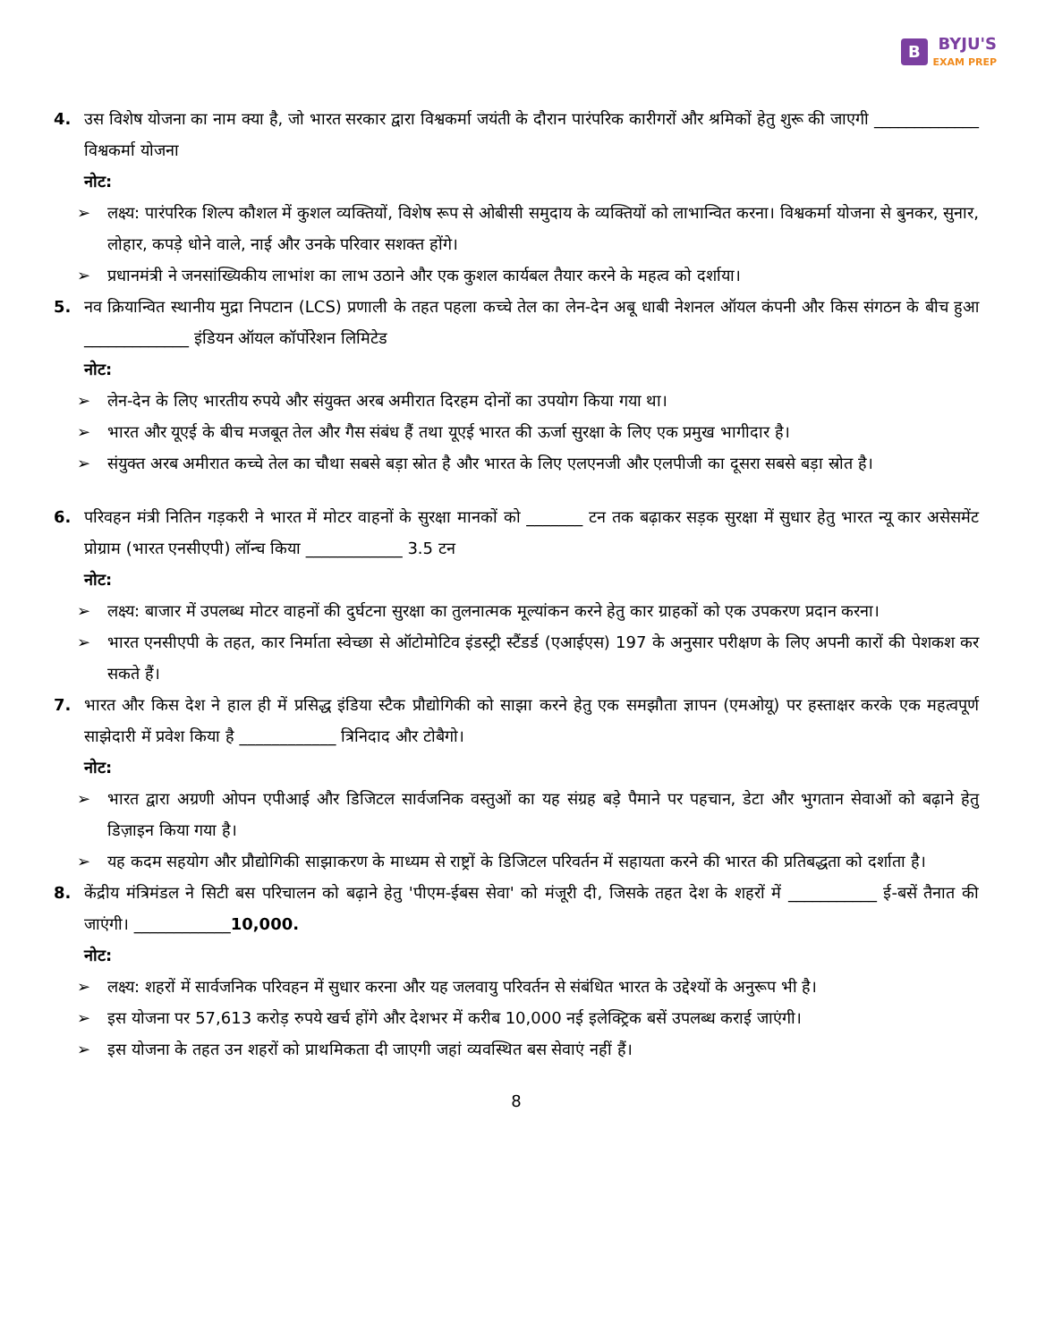B BYJU'S
EXAM PREP
4. उस विशेष योजना का नाम क्या है, जो भारत सरकार द्वारा विश्वकर्मा जयंती के दौरान पारंपरिक कारीगरों और श्रमिकों हेतु शुरू की जाएगी _____________ विश्वकर्मा योजना
नोट:
➢ लक्ष्य: पारंपरिक शिल्प कौशल में कुशल व्यक्तियों, विशेष रूप से ओबीसी समुदाय के व्यक्तियों को लाभान्वित करना। विश्वकर्मा योजना से बुनकर, सुनार, लोहार, कपड़े धोने वाले, नाई और उनके परिवार सशक्त होंगे।
➢ प्रधानमंत्री ने जनसांख्यिकीय लाभांश का लाभ उठाने और एक कुशल कार्यबल तैयार करने के महत्व को दर्शाया।
5. नव क्रियान्वित स्थानीय मुद्रा निपटान (LCS) प्रणाली के तहत पहला कच्चे तेल का लेन-देन अबू धाबी नेशनल ऑयल कंपनी और किस संगठन के बीच हुआ _____________ इंडियन ऑयल कॉर्पोरेशन लिमिटेड
नोट:
➢ लेन-देन के लिए भारतीय रुपये और संयुक्त अरब अमीरात दिरहम दोनों का उपयोग किया गया था।
➢ भारत और यूएई के बीच मजबूत तेल और गैस संबंध हैं तथा यूएई भारत की ऊर्जा सुरक्षा के लिए एक प्रमुख भागीदार है।
➢ संयुक्त अरब अमीरात कच्चे तेल का चौथा सबसे बड़ा स्रोत है और भारत के लिए एलएनजी और एलपीजी का दूसरा सबसे बड़ा स्रोत है।
6. परिवहन मंत्री नितिन गड़करी ने भारत में मोटर वाहनों के सुरक्षा मानकों को _______ टन तक बढ़ाकर सड़क सुरक्षा में सुधार हेतु भारत न्यू कार असेसमेंट प्रोग्राम (भारत एनसीएपी) लॉन्च किया ____________ 3.5 टन
नोट:
➢ लक्ष्य: बाजार में उपलब्ध मोटर वाहनों की दुर्घटना सुरक्षा का तुलनात्मक मूल्यांकन करने हेतु कार ग्राहकों को एक उपकरण प्रदान करना।
➢ भारत एनसीएपी के तहत, कार निर्माता स्वेच्छा से ऑटोमोटिव इंडस्ट्री स्टैंडर्ड (एआईएस) 197 के अनुसार परीक्षण के लिए अपनी कारों की पेशकश कर सकते हैं।
7. भारत और किस देश ने हाल ही में प्रसिद्ध इंडिया स्टैक प्रौद्योगिकी को साझा करने हेतु एक समझौता ज्ञापन (एमओयू) पर हस्ताक्षर करके एक महत्वपूर्ण साझेदारी में प्रवेश किया है ____________ त्रिनिदाद और टोबैगो।
नोट:
➢ भारत द्वारा अग्रणी ओपन एपीआई और डिजिटल सार्वजनिक वस्तुओं का यह संग्रह बड़े पैमाने पर पहचान, डेटा और भुगतान सेवाओं को बढ़ाने हेतु डिज़ाइन किया गया है।
➢ यह कदम सहयोग और प्रौद्योगिकी साझाकरण के माध्यम से राष्ट्रों के डिजिटल परिवर्तन में सहायता करने की भारत की प्रतिबद्धता को दर्शाता है।
8. केंद्रीय मंत्रिमंडल ने सिटी बस परिचालन को बढ़ाने हेतु 'पीएम-ईबस सेवा' को मंजूरी दी, जिसके तहत देश के शहरों में ___________ ई-बसें तैनात की जाएंगी। ____________10,000.
नोट:
➢ लक्ष्य: शहरों में सार्वजनिक परिवहन में सुधार करना और यह जलवायु परिवर्तन से संबंधित भारत के उद्देश्यों के अनुरूप भी है।
➢ इस योजना पर 57,613 करोड़ रुपये खर्च होंगे और देशभर में करीब 10,000 नई इलेक्ट्रिक बसें उपलब्ध कराई जाएंगी।
➢ इस योजना के तहत उन शहरों को प्राथमिकता दी जाएगी जहां व्यवस्थित बस सेवाएं नहीं हैं।
8